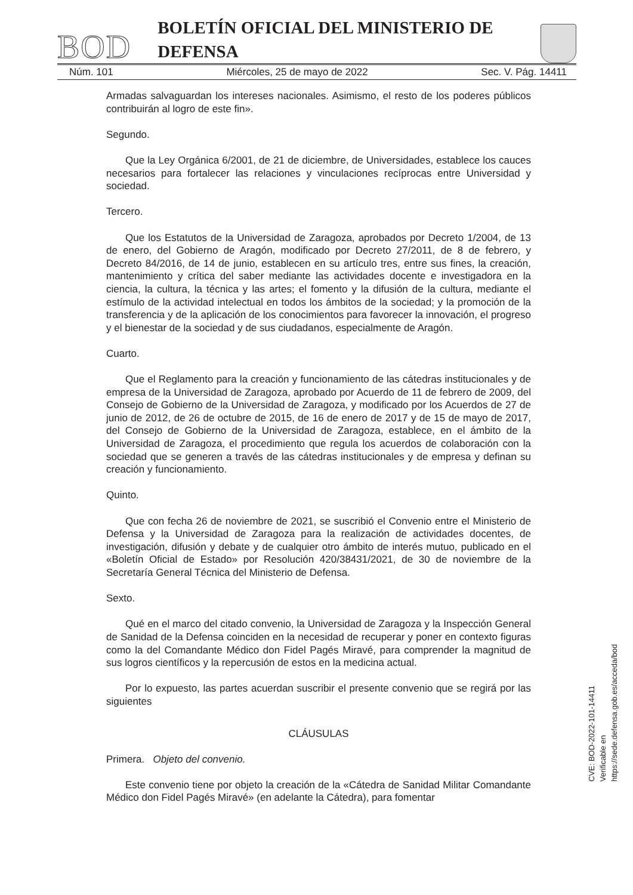BOD BOLETÍN OFICIAL DEL MINISTERIO DE DEFENSA
Núm. 101 Miércoles, 25 de mayo de 2022 Sec. V. Pág. 14411
Armadas salvaguardan los intereses nacionales. Asimismo, el resto de los poderes públicos contribuirán al logro de este fin».
Segundo.
Que la Ley Orgánica 6/2001, de 21 de diciembre, de Universidades, establece los cauces necesarios para fortalecer las relaciones y vinculaciones recíprocas entre Universidad y sociedad.
Tercero.
Que los Estatutos de la Universidad de Zaragoza, aprobados por Decreto 1/2004, de 13 de enero, del Gobierno de Aragón, modificado por Decreto 27/2011, de 8 de febrero, y Decreto 84/2016, de 14 de junio, establecen en su artículo tres, entre sus fines, la creación, mantenimiento y crítica del saber mediante las actividades docente e investigadora en la ciencia, la cultura, la técnica y las artes; el fomento y la difusión de la cultura, mediante el estímulo de la actividad intelectual en todos los ámbitos de la sociedad; y la promoción de la transferencia y de la aplicación de los conocimientos para favorecer la innovación, el progreso y el bienestar de la sociedad y de sus ciudadanos, especialmente de Aragón.
Cuarto.
Que el Reglamento para la creación y funcionamiento de las cátedras institucionales y de empresa de la Universidad de Zaragoza, aprobado por Acuerdo de 11 de febrero de 2009, del Consejo de Gobierno de la Universidad de Zaragoza, y modificado por los Acuerdos de 27 de junio de 2012, de 26 de octubre de 2015, de 16 de enero de 2017 y de 15 de mayo de 2017, del Consejo de Gobierno de la Universidad de Zaragoza, establece, en el ámbito de la Universidad de Zaragoza, el procedimiento que regula los acuerdos de colaboración con la sociedad que se generen a través de las cátedras institucionales y de empresa y definan su creación y funcionamiento.
Quinto.
Que con fecha 26 de noviembre de 2021, se suscribió el Convenio entre el Ministerio de Defensa y la Universidad de Zaragoza para la realización de actividades docentes, de investigación, difusión y debate y de cualquier otro ámbito de interés mutuo, publicado en el «Boletín Oficial de Estado» por Resolución 420/38431/2021, de 30 de noviembre de la Secretaría General Técnica del Ministerio de Defensa.
Sexto.
Qué en el marco del citado convenio, la Universidad de Zaragoza y la Inspección General de Sanidad de la Defensa coinciden en la necesidad de recuperar y poner en contexto figuras como la del Comandante Médico don Fidel Pagés Miravé, para comprender la magnitud de sus logros científicos y la repercusión de estos en la medicina actual.
Por lo expuesto, las partes acuerdan suscribir el presente convenio que se regirá por las siguientes
CLÁUSULAS
Primera. Objeto del convenio.
Este convenio tiene por objeto la creación de la «Cátedra de Sanidad Militar Comandante Médico don Fidel Pagés Miravé» (en adelante la Cátedra), para fomentar
CVE: BOD-2022-101-14411
Verificable en https://sede.defensa.gob.es/acceda/bod